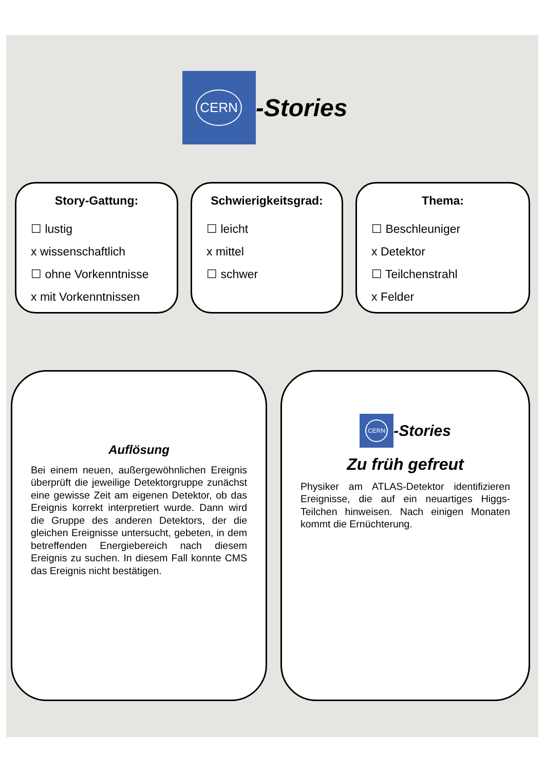CERN
-Stories
Story-Gattung:
☐ lustig
x wissenschaftlich
☐ ohne Vorkenntnisse
x mit Vorkenntnissen
Schwierigkeitsgrad:
☐ leicht
x mittel
☐ schwer
Thema:
☐ Beschleuniger
x Detektor
☐ Teilchenstrahl
x Felder
Auflösung
Bei einem neuen, außergewöhnlichen Ereignis überprüft die jeweilige Detektorgruppe zunächst eine gewisse Zeit am eigenen Detektor, ob das Ereignis korrekt interpretiert wurde. Dann wird die Gruppe des anderen Detektors, der die gleichen Ereignisse untersucht, gebeten, in dem betreffenden Energiebereich nach diesem Ereignis zu suchen. In diesem Fall konnte CMS das Ereignis nicht bestätigen.
CERN
-Stories
Zu früh gefreut
Physiker am ATLAS-Detektor identifizieren Ereignisse, die auf ein neuartiges Higgs-Teilchen hinweisen. Nach einigen Monaten kommt die Ernüchterung.